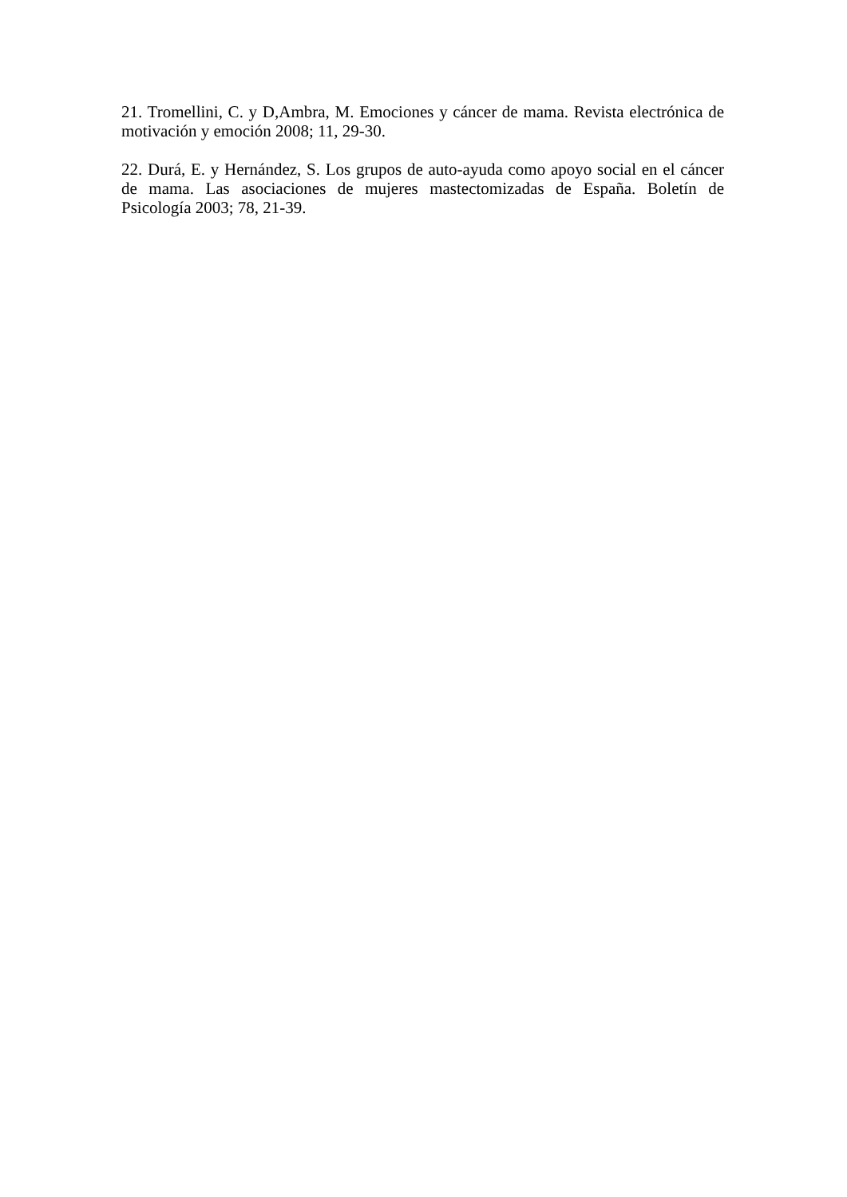21. Tromellini, C. y D,Ambra, M. Emociones y cáncer de mama. Revista electrónica de motivación y emoción 2008; 11, 29-30.
22. Durá, E. y Hernández, S. Los grupos de auto-ayuda como apoyo social en el cáncer de mama. Las asociaciones de mujeres mastectomizadas de España. Boletín de Psicología 2003; 78, 21-39.